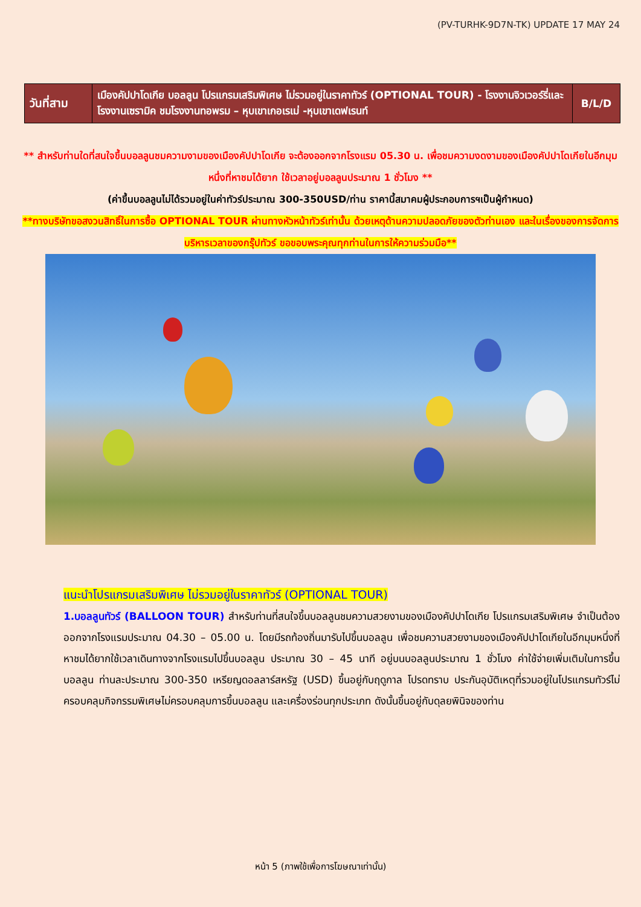(PV-TURHK-9D7N-TK) UPDATE 17 MAY 24
| วันที่สาม | เมืองคัปปาโดเกีย บอลลูน โปรแกรมเสริมพิเศษ ไม่รวมอยู่ในราคาทัวร์ (OPTIONAL TOUR) - โรงงานจิวเวอร์รี่และโรงงานเซรามิค ชมโรงงานทอพรม – หุบเขาเกอเรเม่ -หุบเขาเดฟเรนท์ | B/L/D |
** สำหรับท่านใดที่สนใจขึ้นบอลลูนชมความงามของเมืองคัปปาโดเกีย จะต้องออกจากโรงแรม 05.30 น. เพื่อชมความงดงามของเมืองคัปปาโดเกียในอีกมุมหนึ่งที่หาชมได้ยาก ใช้เวลาอยู่บอลลูนประมาณ 1 ชั่วโมง **
(ค่าขึ้นบอลลูนไม่ได้รวมอยู่ในค่าทัวร์ประมาณ 300-350USD/ท่าน ราคานี้สมาคมผู้ประกอบการฯเป็นผู้กำหนด)
**ทางบริษัทขอสงวนสิทธิ์ในการซื้อ OPTIONAL TOUR ผ่านทางหัวหน้าทัวร์เท่านั้น ด้วยเหตุด้านความปลอดภัยของตัวท่านเอง และในเรื่องของการจัดการบริหารเวลาของกรุ๊ปทัวร์ ขอขอบพระคุณทุกท่านในการให้ความร่วมมือ**
แนะนำโปรแกรมเสริมพิเศษ ไม่รวมอยู่ในราคาทัวร์ (OPTIONAL TOUR)
1.บอลลูนทัวร์ (BALLOON TOUR) สำหรับท่านที่สนใจขึ้นบอลลูนชมความสวยงามของเมืองคัปปาโดเกีย โปรแกรมเสริมพิเศษ จำเป็นต้องออกจากโรงแรมประมาณ 04.30 – 05.00 น. โดยมีรถท้องถิ่นมารับไปขึ้นบอลลูน เพื่อชมความสวยงามของเมืองคัปปาโดเกียในอีกมุมหนึ่งที่หาชมได้ยากใช้เวลาเดินทางจากโรงแรมไปขึ้นบอลลูน ประมาณ 30 – 45 นาที อยู่บนบอลลูนประมาณ 1 ชั่วโมง ค่าใช้จ่ายเพิ่มเติมในการขึ้นบอลลูน ท่านละประมาณ 300-350 เหรียญดอลลาร์สหรัฐ (USD) ขึ้นอยู่กับฤดูกาล โปรดทราบ ประกันอุบัติเหตุที่รวมอยู่ในโปรแกรมทัวร์ไม่ครอบคลุมกิจกรรมพิเศษไม่ครอบคลุมการขึ้นบอลลูน และเครื่องร่อนทุกประเภท ดังนั้นขึ้นอยู่กับดุลยพินิจของท่าน
หน้า 5 (ภาพใช้เพื่อการโฆษณาเท่านั้น)